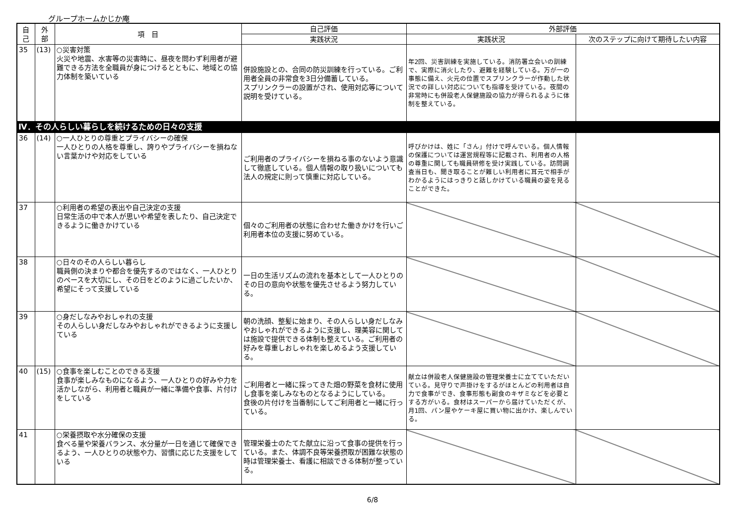グループホームかじか庵
| 自 己 | 外 部 | 項 目 | 自己評価 | 外部評価 | |
| --- | --- | --- | --- | --- | --- |
| | | | 実践状況 | 実践状況 | 次のステップに向けて期待したい内容 |
| 35 | (13) | ○災害対策 火災や地震、水害等の災害時に、昼夜を問わず利用者が避難できる方法を全職員が身につけるとともに、地域との協力体制を築いている | 併設施設との、合同の防災訓練を行っている。ご利用者全員の非常食を3日分備蓄している。 スプリンクラーの設置がされ、使用対応等について説明を受けている。 | 年2回、災害訓練を実施している。消防署立会いの訓練で、実際に消火したり、避難を経験している。万が一の事態に備え、火元の位置でスプリンクラーが作動した状況での詳しい対応についても指導を受けている。夜間の非常時にも併設老人保健施設の協力が得られるように体制を整えている。 | |
| Ⅳ．その人らしい暮らしを続けるための日々の支援 | | | | | |
| 36 | (14) | ○一人ひとりの尊重とプライバシーの確保 一人ひとりの人格を尊重し、誇りやプライバシーを損ねない言葉かけや対応をしている | ご利用者のプライバシーを損ねる事のないよう意識して徹底している。個人情報の取り扱いについても法人の規定に則って慎重に対応している。 | 呼びかけは、姓に「さん」付けで呼んでいる。個人情報の保護については運営規程等に記載され、利用者の人格の尊重に関しても職員研修を受け実践している。訪問調査当日も、聞き取ることが難しい利用者に耳元で相手がわかるようにはっきりと話しかけている職員の姿を見ることができた。 | |
| 37 | | ○利用者の希望の表出や自己決定の支援 日常生活の中で本人が思いや希望を表したり、自己決定できるように働きかけている | 個々のご利用者の状態に合わせた働きかけを行いご利用者本位の支援に努めている。 | | |
| 38 | | ○日々のその人らしい暮らし 職員側の決まりや都合を優先するのではなく、一人ひとりのペースを大切にし、その日をどのように過ごしたいか、希望にそって支援している | 一日の生活リズムの流れを基本として一人ひとりのその日の意向や状態を優先させるよう努力している。 | | |
| 39 | | ○身だしなみやおしゃれの支援 その人らしい身だしなみやおしゃれができるように支援している | 朝の洗顔、整髪に始まり、その人らしい身だしなみやおしゃれができるように支援し、理美容に関しては施設で提供できる体制も整えている。ご利用者の好みを尊重しおしゃれを楽しめるよう支援している。 | | |
| 40 | (15) | ○食事を楽しむことのできる支援 食事が楽しみなものになるよう、一人ひとりの好みや力を活かしながら、利用者と職員が一緒に準備や食事、片付けをしている | ご利用者と一緒に採ってきた畑の野菜を食材に使用し食事を楽しみなものとなるようにしている。 食後の片付けを当番制にしてご利用者と一緒に行っている。 | 献立は併設老人保健施設の管理栄養士に立てていただいている。見守りで声掛けをするがほとんどの利用者は自力で食事ができ、食事形態も副食のキザミなどを必要とする方がいる。食材はスーパーから届けていただくが、月1回、パン屋やケーキ屋に買い物に出かけ、楽しんでいる。 | |
| 41 | | ○栄養摂取や水分確保の支援 食べる量や栄養バランス、水分量が一日を通じて確保できるよう、一人ひとりの状態や力、習慣に応じた支援をしている | 管理栄養士のたてた献立に沿って食事の提供を行っている。また、体調不良等栄養摂取が困難な状態の時は管理栄養士、看護に相談できる体制が整っている。 | | |
6/8